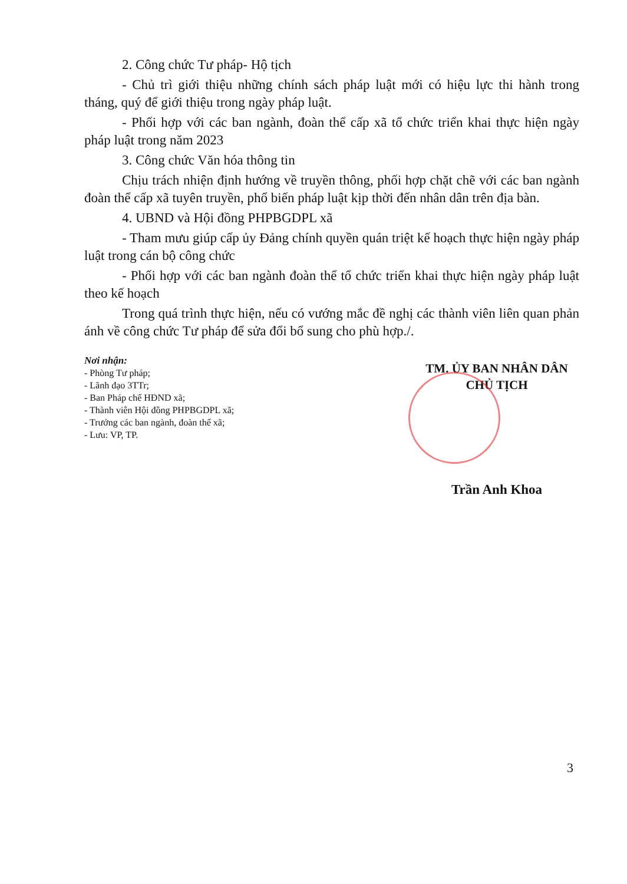2. Công chức Tư pháp- Hộ tịch
- Chủ trì giới thiệu những chính sách pháp luật mới có hiệu lực thi hành trong tháng, quý để giới thiệu trong ngày pháp luật.
- Phối hợp với các ban ngành, đoàn thể cấp xã tổ chức triển khai thực hiện ngày pháp luật trong năm 2023
3. Công chức Văn hóa thông tin
Chịu trách nhiện định hướng về truyền thông, phối hợp chặt chẽ với các ban ngành đoàn thể cấp xã tuyên truyền, phổ biến pháp luật kịp thời đến nhân dân trên địa bàn.
4. UBND và Hội đồng PHPBGDPL xã
- Tham mưu giúp cấp ủy Đảng chính quyền quán triệt kế hoạch thực hiện ngày pháp luật trong cán bộ công chức
- Phối hợp với các ban ngành đoàn thể tổ chức triển khai thực hiện ngày pháp luật theo kế hoạch
Trong quá trình thực hiện, nếu có vướng mắc đề nghị các thành viên liên quan phản ánh về công chức Tư pháp để sửa đổi bổ sung cho phù hợp./.
Nơi nhận:
- Phòng Tư pháp;
- Lãnh đạo 3TTr;
- Ban Pháp chế HĐND xã;
- Thành viên Hội đồng PHPBGDPL xã;
- Trưởng các ban ngành, đoàn thể xã;
- Lưu: VP, TP.
TM. ỦY BAN NHÂN DÂN
CHỦ TỊCH
Trần Anh Khoa
3